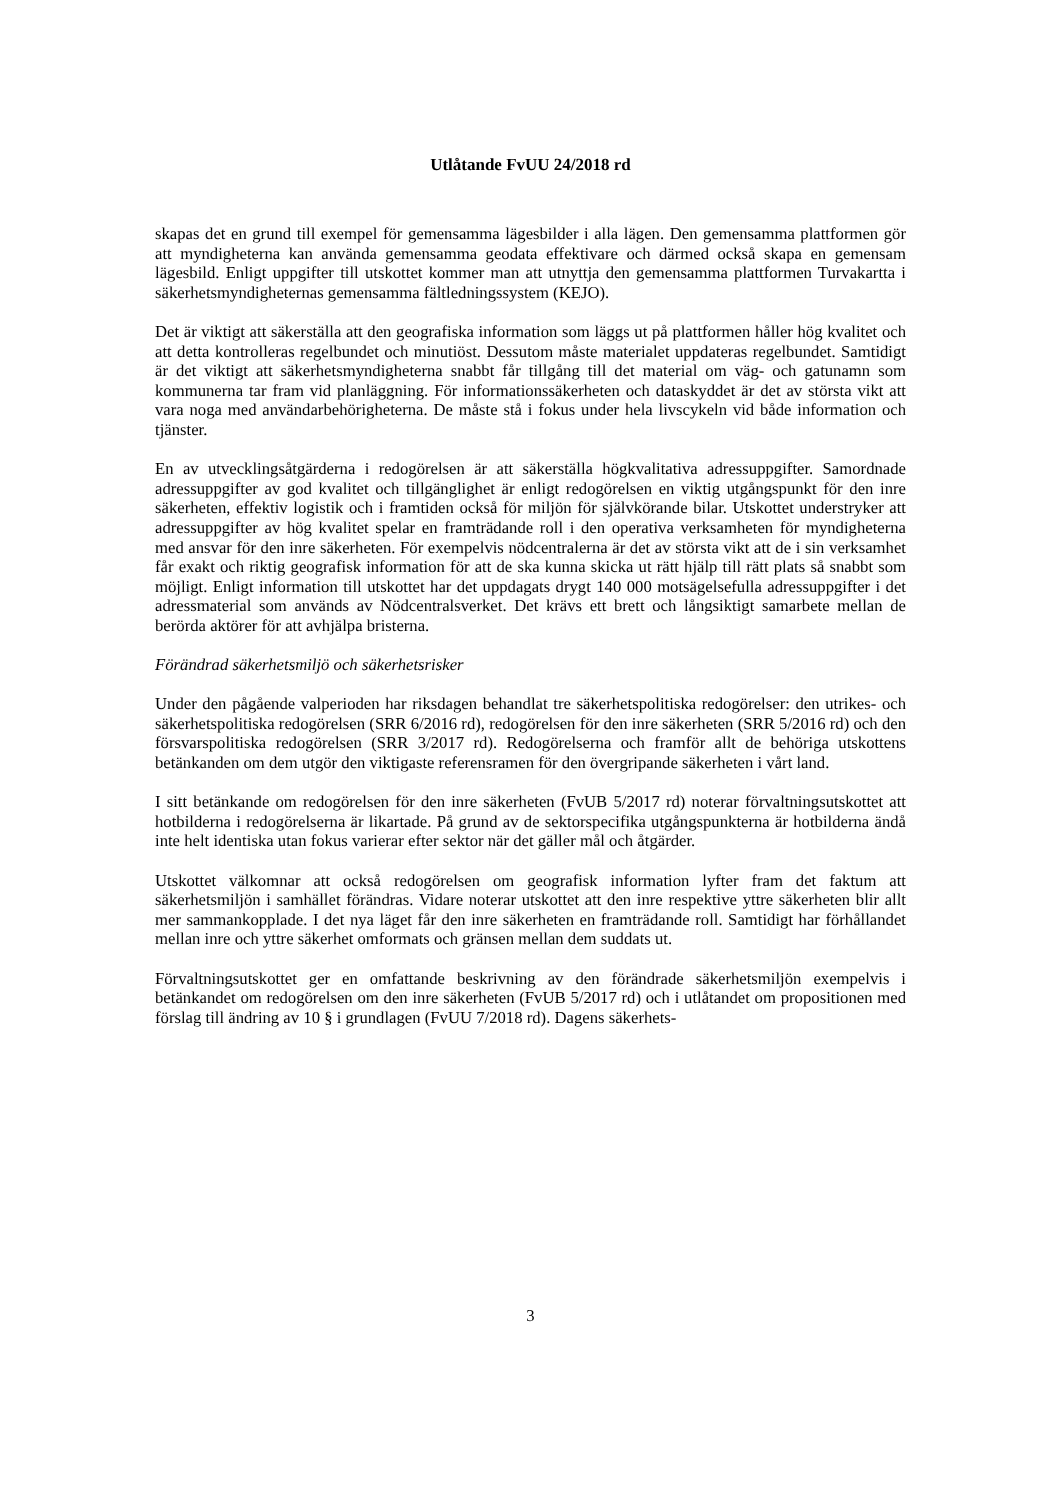Utlåtande FvUU 24/2018 rd
skapas det en grund till exempel för gemensamma lägesbilder i alla lägen. Den gemensamma plattformen gör att myndigheterna kan använda gemensamma geodata effektivare och därmed också skapa en gemensam lägesbild. Enligt uppgifter till utskottet kommer man att utnyttja den gemensamma plattformen Turvakartta i säkerhetsmyndigheternas gemensamma fältledningssys­tem (KEJO).
Det är viktigt att säkerställa att den geografiska information som läggs ut på plattformen håller hög kvalitet och att detta kontrolleras regelbundet och minutiöst. Dessutom måste materialet upp­dateras regelbundet. Samtidigt är det viktigt att säkerhetsmyndigheterna snabbt får tillgång till det material om väg- och gatunamn som kommunerna tar fram vid planläggning. För informations­säkerheten och dataskyddet är det av största vikt att vara noga med användarbehörigheterna. De måste stå i fokus under hela livscykeln vid både information och tjänster.
En av utvecklingsåtgärderna i redogörelsen är att säkerställa högkvalitativa adressuppgifter. Samordnade adressuppgifter av god kvalitet och tillgänglighet är enligt redogörelsen en viktig ut­gångspunkt för den inre säkerheten, effektiv logistik och i framtiden också för miljön för själv­körande bilar. Utskottet understryker att adressuppgifter av hög kvalitet spelar en framträdande roll i den operativa verksamheten för myndigheterna med ansvar för den inre säkerheten. För ex­empelvis nödcentralerna är det av största vikt att de i sin verksamhet får exakt och riktig geogra­fisk information för att de ska kunna skicka ut rätt hjälp till rätt plats så snabbt som möjligt. Enligt information till utskottet har det uppdagats drygt 140 000 motsägelsefulla adressuppgifter i det adressmaterial som används av Nödcentralsverket. Det krävs ett brett och långsiktigt samarbete mellan de berörda aktörer för att avhjälpa bristerna.
Förändrad säkerhetsmiljö och säkerhetsrisker
Under den pågående valperioden har riksdagen behandlat tre säkerhetspolitiska redogörelser: den utrikes- och säkerhetspolitiska redogörelsen (SRR 6/2016 rd), redogörelsen för den inre säkerhe­ten (SRR 5/2016 rd) och den försvarspolitiska redogörelsen (SRR 3/2017 rd). Redogörelserna och framför allt de behöriga utskottens betänkanden om dem utgör den viktigaste referensramen för den övergripande säkerheten i vårt land.
I sitt betänkande om redogörelsen för den inre säkerheten (FvUB 5/2017 rd) noterar förvaltnings­utskottet att hotbilderna i redogörelserna är likartade. På grund av de sektorspecifika utgångs­punkterna är hotbilderna ändå inte helt identiska utan fokus varierar efter sektor när det gäller mål och åtgärder.
Utskottet välkomnar att också redogörelsen om geografisk information lyfter fram det faktum att säkerhetsmiljön i samhället förändras. Vidare noterar utskottet att den inre respektive yttre säker­heten blir allt mer sammankopplade. I det nya läget får den inre säkerheten en framträdande roll. Samtidigt har förhållandet mellan inre och yttre säkerhet omformats och gränsen mellan dem sud­dats ut.
Förvaltningsutskottet ger en omfattande beskrivning av den förändrade säkerhetsmiljön exempel­vis i betänkandet om redogörelsen om den inre säkerheten (FvUB 5/2017 rd) och i utlåtandet om propositionen med förslag till ändring av 10 § i grundlagen (FvUU 7/2018 rd). Dagens säkerhets-
3